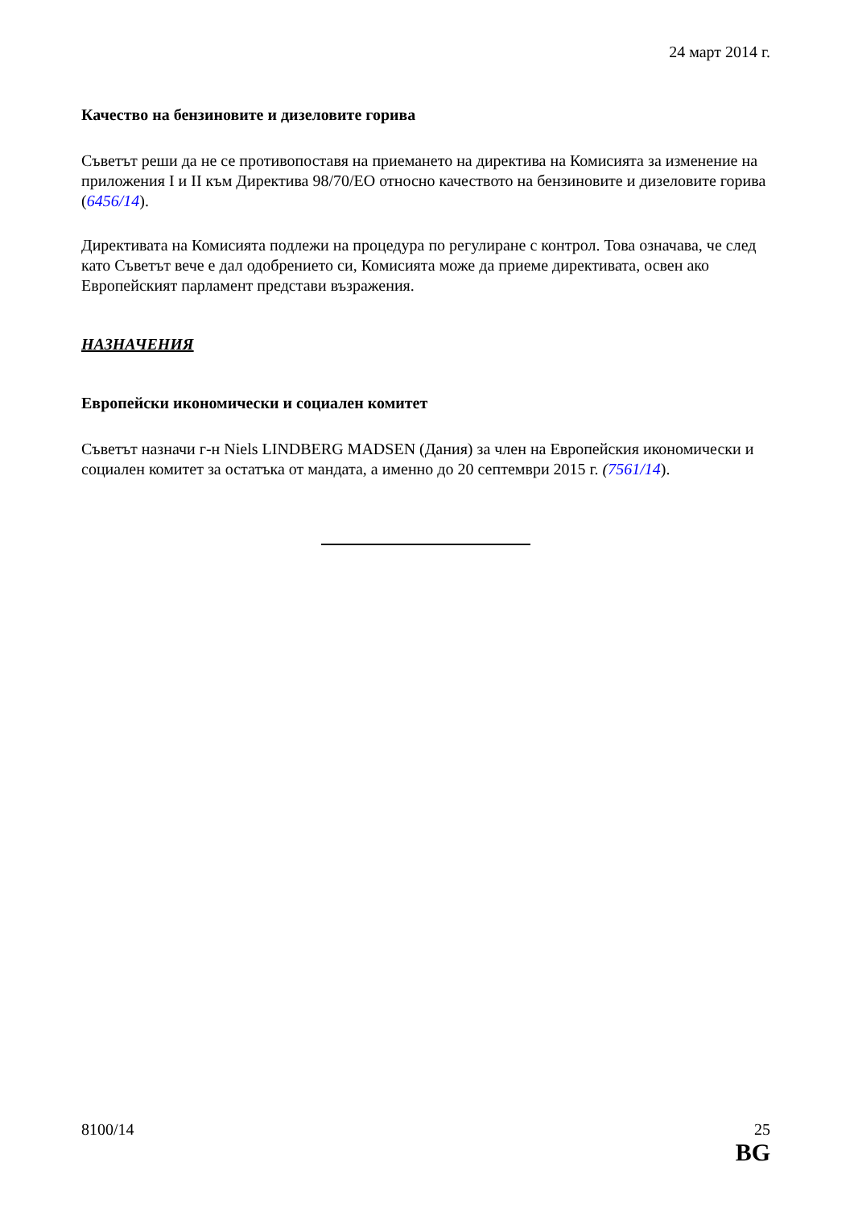24 март 2014 г.
Качество на бензиновите и дизеловите горива
Съветът реши да не се противопоставя на приемането на директива на Комисията за изменение на приложения I и II към Директива 98/70/ЕО относно качеството на бензиновите и дизеловите горива (6456/14).
Директивата на Комисията подлежи на процедура по регулиране с контрол. Това означава, че след като Съветът вече е дал одобрението си, Комисията може да приеме директивата, освен ако Европейският парламент представи възражения.
НАЗНАЧЕНИЯ
Европейски икономически и социален комитет
Съветът назначи г-н Niels LINDBERG MADSEN (Дания) за член на Европейския икономически и социален комитет за остатъка от мандата, а именно до 20 септември 2015 г. (7561/14).
8100/14 25
BG